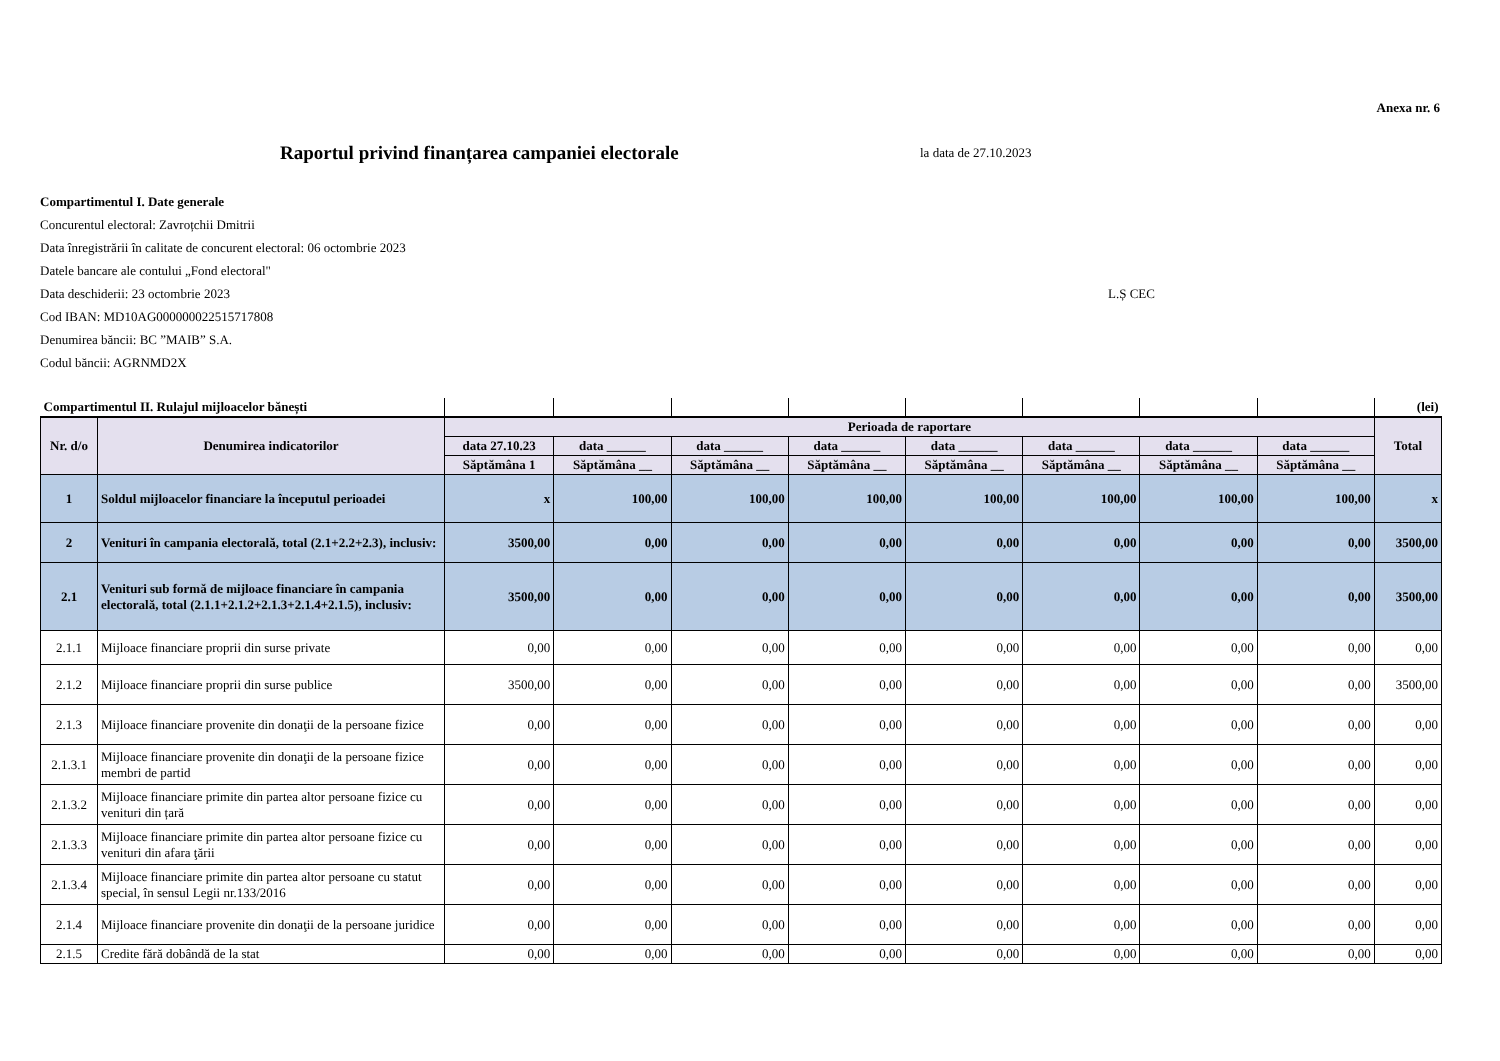Anexa nr. 6
Raportul privind finanțarea campaniei electorale
la data de 27.10.2023
Compartimentul I. Date generale
Concurentul electoral: Zavroțchii Dmitrii
Data înregistrării în calitate de concurent electoral: 06 octombrie 2023
Datele bancare ale contului „Fond electoral"
Data deschiderii: 23 octombrie 2023 L.Ș CEC
Cod IBAN: MD10AG000000022515717808
Denumirea băncii: BC ”MAIB” S.A.
Codul băncii: AGRNMD2X
| Compartimentul II. Rulajul mijloacelor bănești | | | | | | | | | | (lei) |
| Nr. d/o | Denumirea indicatorilor | Perioada de raportare | | | | | | | | Total |
| | | data 27.10.23 | data ______ | data ______ | data ______ | data ______ | data ______ | data ______ | data ______ | |
| | | Săptămâna 1 | Săptămâna __ | Săptămâna __ | Săptămâna __ | Săptămâna __ | Săptămâna __ | Săptămâna __ | Săptămâna __ | |
| 1 | Soldul mijloacelor financiare la începutul perioadei | x | 100,00 | 100,00 | 100,00 | 100,00 | 100,00 | 100,00 | 100,00 | x |
| 2 | Venituri în campania electorală, total (2.1+2.2+2.3), inclusiv: | 3500,00 | 0,00 | 0,00 | 0,00 | 0,00 | 0,00 | 0,00 | 0,00 | 3500,00 |
| 2.1 | Venituri sub formă de mijloace financiare în campania electorală, total (2.1.1+2.1.2+2.1.3+2.1.4+2.1.5), inclusiv: | 3500,00 | 0,00 | 0,00 | 0,00 | 0,00 | 0,00 | 0,00 | 0,00 | 3500,00 |
| 2.1.1 | Mijloace financiare proprii din surse private | 0,00 | 0,00 | 0,00 | 0,00 | 0,00 | 0,00 | 0,00 | 0,00 | 0,00 |
| 2.1.2 | Mijloace financiare proprii din surse publice | 3500,00 | 0,00 | 0,00 | 0,00 | 0,00 | 0,00 | 0,00 | 0,00 | 3500,00 |
| 2.1.3 | Mijloace financiare provenite din donaţii de la persoane fizice | 0,00 | 0,00 | 0,00 | 0,00 | 0,00 | 0,00 | 0,00 | 0,00 | 0,00 |
| 2.1.3.1 | Mijloace financiare provenite din donaţii de la persoane fizice membri de partid | 0,00 | 0,00 | 0,00 | 0,00 | 0,00 | 0,00 | 0,00 | 0,00 | 0,00 |
| 2.1.3.2 | Mijloace financiare primite din partea altor persoane fizice cu venituri din țară | 0,00 | 0,00 | 0,00 | 0,00 | 0,00 | 0,00 | 0,00 | 0,00 | 0,00 |
| 2.1.3.3 | Mijloace financiare primite din partea altor persoane fizice cu venituri din afara ţării | 0,00 | 0,00 | 0,00 | 0,00 | 0,00 | 0,00 | 0,00 | 0,00 | 0,00 |
| 2.1.3.4 | Mijloace financiare primite din partea altor persoane cu statut special, în sensul Legii nr.133/2016 | 0,00 | 0,00 | 0,00 | 0,00 | 0,00 | 0,00 | 0,00 | 0,00 | 0,00 |
| 2.1.4 | Mijloace financiare provenite din donaţii de la persoane juridice | 0,00 | 0,00 | 0,00 | 0,00 | 0,00 | 0,00 | 0,00 | 0,00 | 0,00 |
| 2.1.5 | Credite fără dobândă de la stat | 0,00 | 0,00 | 0,00 | 0,00 | 0,00 | 0,00 | 0,00 | 0,00 | 0,00 |